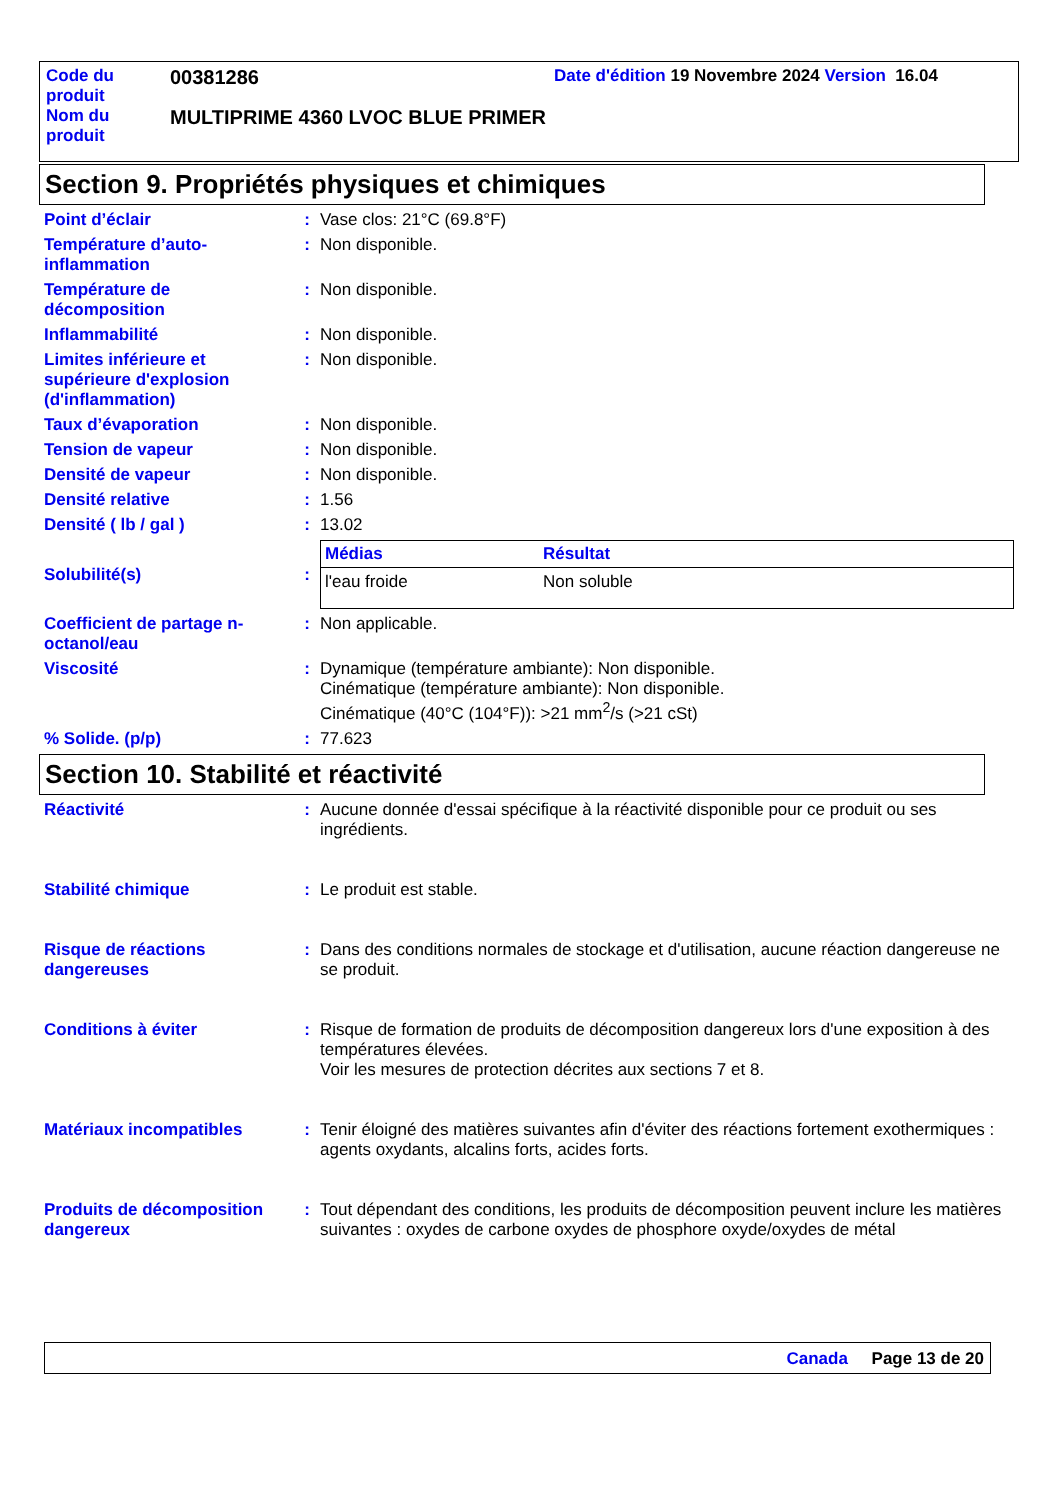| Code du produit | 00381286 | Date d'édition 19 Novembre 2024 Version 16.04 |
| Nom du produit | MULTIPRIME 4360 LVOC BLUE PRIMER | |
Section 9. Propriétés physiques et chimiques
Point d’éclair : Vase clos: 21°C (69.8°F)
Température d’auto-inflammation
: Non disponible.
Température de décomposition
: Non disponible.
Inflammabilité : Non disponible.
Limites inférieure et supérieure d'explosion (d'inflammation)
: Non disponible.
Taux d’évaporation : Non disponible.
Tension de vapeur : Non disponible.
Densité de vapeur : Non disponible.
Densité relative : 1.56
Densité ( lb / gal ) : 13.02
Solubilité(s) :
| Médias | Résultat |
| --- | --- |
| l'eau froide | Non soluble |
Coefficient de partage n-octanol/eau
: Non applicable.
Viscosité : Dynamique (température ambiante): Non disponible.
Cinématique (température ambiante): Non disponible.
Cinématique (40°C (104°F)): >21 mm<sup>2</sup>/s (>21 cSt)
% Solide. (p/p) : 77.623
Section 10. Stabilité et réactivité
Réactivité : Aucune donnée d'essai spécifique à la réactivité disponible pour ce produit ou ses ingrédients.
Stabilité chimique : Le produit est stable.
Risque de réactions dangereuses
: Dans des conditions normales de stockage et d'utilisation, aucune réaction dangereuse ne se produit.
Conditions à éviter : Risque de formation de produits de décomposition dangereux lors d'une exposition à des températures élevées.
Voir les mesures de protection décrites aux sections 7 et 8.
Matériaux incompatibles : Tenir éloigné des matières suivantes afin d'éviter des réactions fortement exothermiques : agents oxydants, alcalins forts, acides forts.
Produits de décomposition dangereux
: Tout dépendant des conditions, les produits de décomposition peuvent inclure les matières suivantes : oxydes de carbone oxydes de phosphore oxyde/oxydes de métal
Canada Page 13 de 20